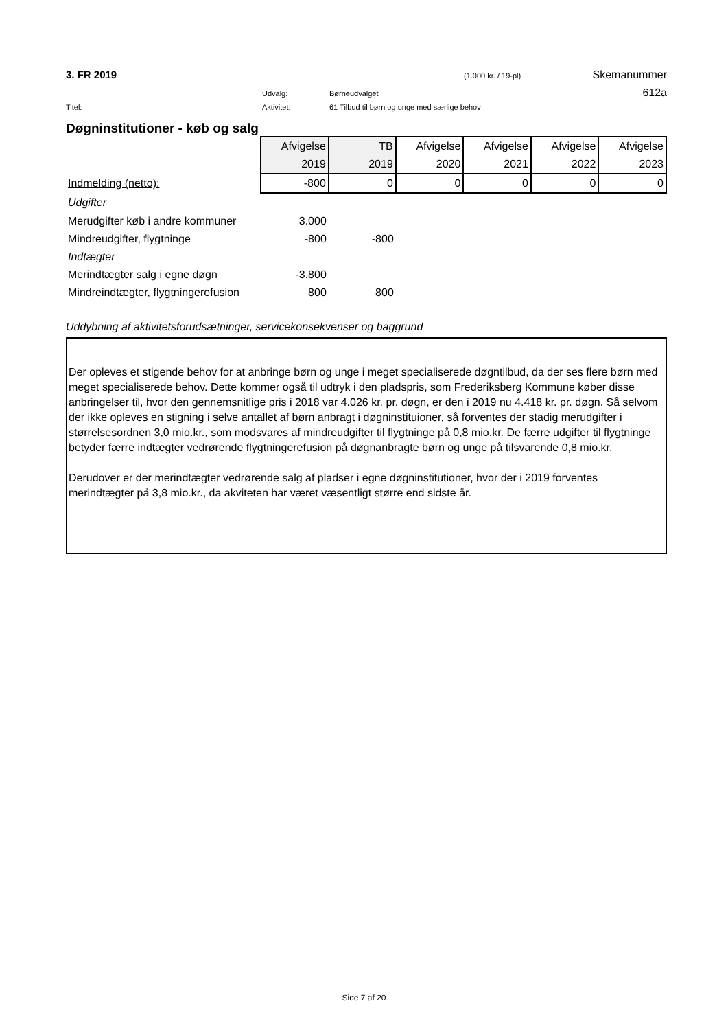3. FR 2019 (1.000 kr. / 19-pl) Skemanummer
Udvalg: Børneudvalget 612a
Titel: Aktivitet: 61 Tilbud til børn og unge med særlige behov
Døgninstitutioner - køb og salg
| | Afvigelse | TB | Afvigelse | Afvigelse | Afvigelse | Afvigelse |
| | 2019 | 2019 | 2020 | 2021 | 2022 | 2023 |
| Indmelding (netto): | -800 | 0 | 0 | 0 | 0 | 0 |
| Udgifter | | | | | | |
| Merudgifter køb i andre kommuner | 3.000 | | | | | |
| Mindreudgifter, flygtninge | -800 | -800 | | | | |
| Indtægter | | | | | | |
| Merindtægter salg i egne døgn | -3.800 | | | | | |
| Mindreindtægter, flygtningerefusion | 800 | 800 | | | | |
Uddybning af aktivitetsforudsætninger, servicekonsekvenser og baggrund
Der opleves et stigende behov for at anbringe børn og unge i meget specialiserede døgntilbud, da der ses flere børn med meget specialiserede behov. Dette kommer også til udtryk i den pladspris, som Frederiksberg Kommune køber disse anbringelser til, hvor den gennemsnitlige pris i 2018 var 4.026 kr. pr. døgn, er den i 2019 nu 4.418 kr. pr. døgn. Så selvom der ikke opleves en stigning i selve antallet af børn anbragt i døgninstituioner, så forventes der stadig merudgifter i størrelsesordnen 3,0 mio.kr., som modsvares af mindreudgifter til flygtninge på 0,8 mio.kr. De færre udgifter til flygtninge betyder færre indtægter vedrørende flygtningerefusion på døgnanbragte børn og unge på tilsvarende 0,8 mio.kr.
Derudover er der merindtægter vedrørende salg af pladser i egne døgninstitutioner, hvor der i 2019 forventes merindtægter på 3,8 mio.kr., da akviteten har været væsentligt større end sidste år.
Side 7 af 20